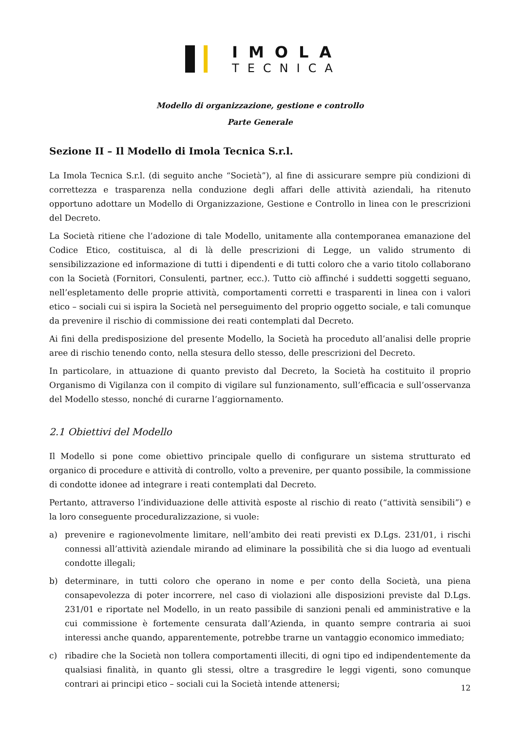IMOLA
TECNICA
Modello di organizzazione, gestione e controllo
Parte Generale
Sezione II – Il Modello di Imola Tecnica S.r.l.
La Imola Tecnica S.r.l. (di seguito anche “Società”), al fine di assicurare sempre più condizioni di correttezza e trasparenza nella conduzione degli affari delle attività aziendali, ha ritenuto opportuno adottare un Modello di Organizzazione, Gestione e Controllo in linea con le prescrizioni del Decreto.
La Società ritiene che l’adozione di tale Modello, unitamente alla contemporanea emanazione del Codice Etico, costituisca, al di là delle prescrizioni di Legge, un valido strumento di sensibilizzazione ed informazione di tutti i dipendenti e di tutti coloro che a vario titolo collaborano con la Società (Fornitori, Consulenti, partner, ecc.). Tutto ciò affinché i suddetti soggetti seguano, nell’espletamento delle proprie attività, comportamenti corretti e trasparenti in linea con i valori etico – sociali cui si ispira la Società nel perseguimento del proprio oggetto sociale, e tali comunque da prevenire il rischio di commissione dei reati contemplati dal Decreto.
Ai fini della predisposizione del presente Modello, la Società ha proceduto all’analisi delle proprie aree di rischio tenendo conto, nella stesura dello stesso, delle prescrizioni del Decreto.
In particolare, in attuazione di quanto previsto dal Decreto, la Società ha costituito il proprio Organismo di Vigilanza con il compito di vigilare sul funzionamento, sull’efficacia e sull’osservanza del Modello stesso, nonché di curarne l’aggiornamento.
2.1 Obiettivi del Modello
Il Modello si pone come obiettivo principale quello di configurare un sistema strutturato ed organico di procedure e attività di controllo, volto a prevenire, per quanto possibile, la commissione di condotte idonee ad integrare i reati contemplati dal Decreto.
Pertanto, attraverso l’individuazione delle attività esposte al rischio di reato (“attività sensibili”) e la loro conseguente proceduralizzazione, si vuole:
a) prevenire e ragionevolmente limitare, nell’ambito dei reati previsti ex D.Lgs. 231/01, i rischi connessi all’attività aziendale mirando ad eliminare la possibilità che si dia luogo ad eventuali condotte illegali;
b) determinare, in tutti coloro che operano in nome e per conto della Società, una piena consapevolezza di poter incorrere, nel caso di violazioni alle disposizioni previste dal D.Lgs. 231/01 e riportate nel Modello, in un reato passibile di sanzioni penali ed amministrative e la cui commissione è fortemente censurata dall’Azienda, in quanto sempre contraria ai suoi interessi anche quando, apparentemente, potrebbe trarne un vantaggio economico immediato;
c) ribadire che la Società non tollera comportamenti illeciti, di ogni tipo ed indipendentemente da qualsiasi finalità, in quanto gli stessi, oltre a trasgredire le leggi vigenti, sono comunque contrari ai principi etico – sociali cui la Società intende attenersi;
12